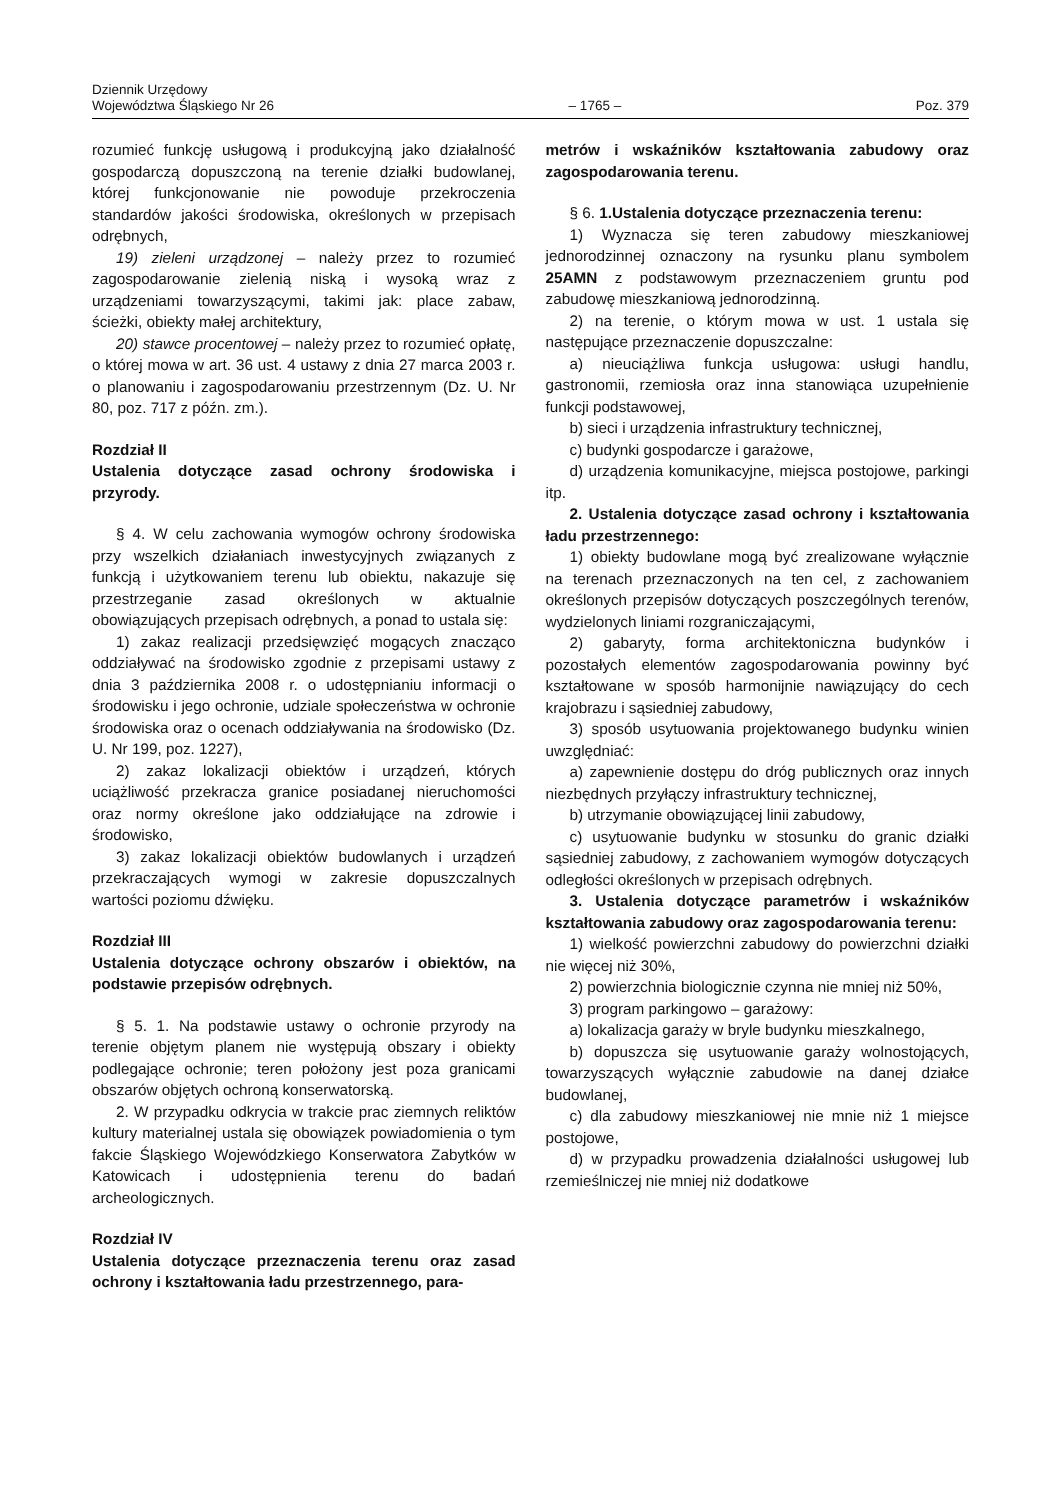Dziennik Urzędowy
Województwa Śląskiego Nr 26
– 1765 –
Poz. 379
rozumieć funkcję usługową i produkcyjną jako działalność gospodarczą dopuszczoną na terenie działki budowlanej, której funkcjonowanie nie powoduje przekroczenia standardów jakości środowiska, określonych w przepisach odrębnych,
19) zieleni urządzonej – należy przez to rozumieć zagospodarowanie zielenią niską i wysoką wraz z urządzeniami towarzyszącymi, takimi jak: place zabaw, ścieżki, obiekty małej architektury,
20) stawce procentowej – należy przez to rozumieć opłatę, o której mowa w art. 36 ust. 4 ustawy z dnia 27 marca 2003 r. o planowaniu i zagospodarowaniu przestrzennym (Dz. U. Nr 80, poz. 717 z późn. zm.).
Rozdział II
Ustalenia dotyczące zasad ochrony środowiska i przyrody.
§ 4. W celu zachowania wymogów ochrony środowiska przy wszelkich działaniach inwestycyjnych związanych z funkcją i użytkowaniem terenu lub obiektu, nakazuje się przestrzeganie zasad określonych w aktualnie obowiązujących przepisach odrębnych, a ponad to ustala się:
1) zakaz realizacji przedsięwzięć mogących znacząco oddziaływać na środowisko zgodnie z przepisami ustawy z dnia 3 października 2008 r. o udostępnianiu informacji o środowisku i jego ochronie, udziale społeczeństwa w ochronie środowiska oraz o ocenach oddziaływania na środowisko (Dz. U. Nr 199, poz. 1227),
2) zakaz lokalizacji obiektów i urządzeń, których uciążliwość przekracza granice posiadanej nieruchomości oraz normy określone jako oddziałujące na zdrowie i środowisko,
3) zakaz lokalizacji obiektów budowlanych i urządzeń przekraczających wymogi w zakresie dopuszczalnych wartości poziomu dźwięku.
Rozdział III
Ustalenia dotyczące ochrony obszarów i obiektów, na podstawie przepisów odrębnych.
§ 5. 1. Na podstawie ustawy o ochronie przyrody na terenie objętym planem nie występują obszary i obiekty podlegające ochronie; teren położony jest poza granicami obszarów objętych ochroną konserwatorską.
2. W przypadku odkrycia w trakcie prac ziemnych reliktów kultury materialnej ustala się obowiązek powiadomienia o tym fakcie Śląskiego Wojewódzkiego Konserwatora Zabytków w Katowicach i udostępnienia terenu do badań archeologicznych.
Rozdział IV
Ustalenia dotyczące przeznaczenia terenu oraz zasad ochrony i kształtowania ładu przestrzennego, para-
metrów i wskaźników kształtowania zabudowy oraz zagospodarowania terenu.
§ 6. 1.Ustalenia dotyczące przeznaczenia terenu:
1) Wyznacza się teren zabudowy mieszkaniowej jednorodzinnej oznaczony na rysunku planu symbolem 25AMN z podstawowym przeznaczeniem gruntu pod zabudowę mieszkaniową jednorodzinną.
2) na terenie, o którym mowa w ust. 1 ustala się następujące przeznaczenie dopuszczalne:
a) nieuciążliwa funkcja usługowa: usługi handlu, gastronomii, rzemiosła oraz inna stanowiąca uzupełnienie funkcji podstawowej,
b) sieci i urządzenia infrastruktury technicznej,
c) budynki gospodarcze i garażowe,
d) urządzenia komunikacyjne, miejsca postojowe, parkingi itp.
2. Ustalenia dotyczące zasad ochrony i kształtowania ładu przestrzennego:
1) obiekty budowlane mogą być zrealizowane wyłącznie na terenach przeznaczonych na ten cel, z zachowaniem określonych przepisów dotyczących poszczególnych terenów, wydzielonych liniami rozgraniczającymi,
2) gabaryty, forma architektoniczna budynków i pozostałych elementów zagospodarowania powinny być kształtowane w sposób harmonijnie nawiązujący do cech krajobrazu i sąsiedniej zabudowy,
3) sposób usytuowania projektowanego budynku winien uwzględniać:
a) zapewnienie dostępu do dróg publicznych oraz innych niezbędnych przyłączy infrastruktury technicznej,
b) utrzymanie obowiązującej linii zabudowy,
c) usytuowanie budynku w stosunku do granic działki sąsiedniej zabudowy, z zachowaniem wymogów dotyczących odległości określonych w przepisach odrębnych.
3. Ustalenia dotyczące parametrów i wskaźników kształtowania zabudowy oraz zagospodarowania terenu:
1) wielkość powierzchni zabudowy do powierzchni działki nie więcej niż 30%,
2) powierzchnia biologicznie czynna nie mniej niż 50%,
3) program parkingowo – garażowy:
a) lokalizacja garaży w bryle budynku mieszkalnego,
b) dopuszcza się usytuowanie garaży wolnostojących, towarzyszących wyłącznie zabudowie na danej działce budowlanej,
c) dla zabudowy mieszkaniowej nie mnie niż 1 miejsce postojowe,
d) w przypadku prowadzenia działalności usługowej lub rzemieślniczej nie mniej niż dodatkowe